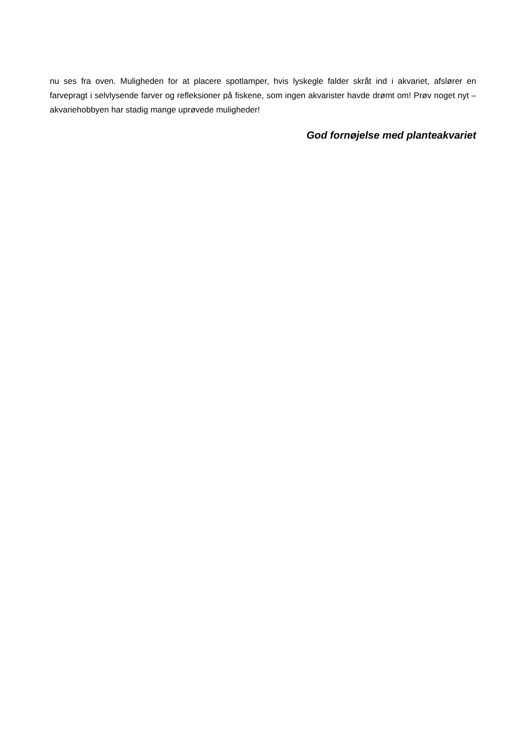nu ses fra oven. Muligheden for at placere spotlamper, hvis lyskegle falder skråt ind i akvariet, afslører en farvepragt i selvlysende farver og refleksioner på fiskene, som ingen akvarister havde drømt om! Prøv noget nyt – akvariehobbyen har stadig mange uprøvede muligheder!
God fornøjelse med planteakvariet